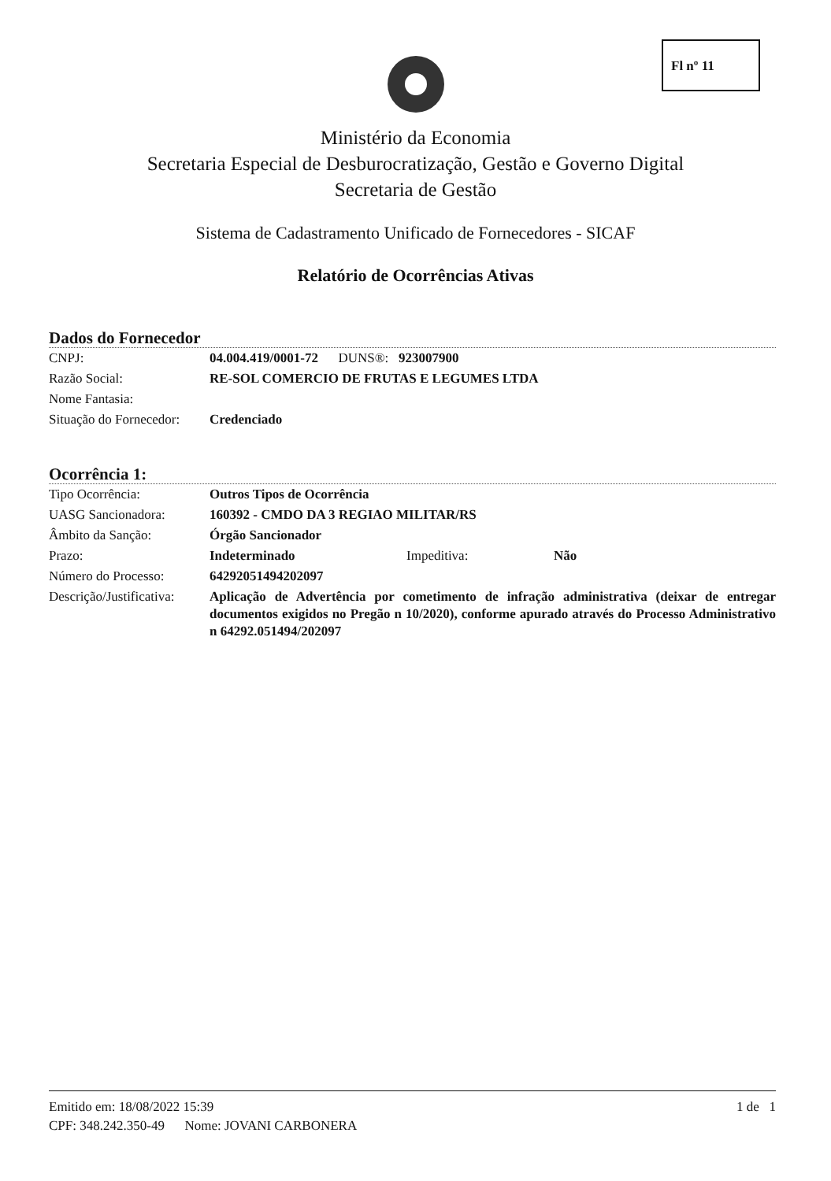Fl nº 11
Ministério da Economia
Secretaria Especial de Desburocratização, Gestão e Governo Digital
Secretaria de Gestão
Sistema de Cadastramento Unificado de Fornecedores - SICAF
Relatório de Ocorrências Ativas
Dados do Fornecedor
| CNPJ: | 04.004.419/0001-72 DUNS®: 923007900 |
| Razão Social: | RE-SOL COMERCIO DE FRUTAS E LEGUMES LTDA |
| Nome Fantasia: | |
| Situação do Fornecedor: | Credenciado |
Ocorrência 1:
| Tipo Ocorrência: | Outros Tipos de Ocorrência | | |
| UASG Sancionadora: | 160392 - CMDO DA 3 REGIAO MILITAR/RS | | |
| Âmbito da Sanção: | Órgão Sancionador | | |
| Prazo: | Indeterminado | Impeditiva: | Não |
| Número do Processo: | 64292051494202097 | | |
| Descrição/Justificativa: | Aplicação de Advertência por cometimento de infração administrativa (deixar de entregar documentos exigidos no Pregão n 10/2020), conforme apurado através do Processo Administrativo n 64292.051494/202097 | | |
Emitido em: 18/08/2022 15:39 1 de 1
CPF: 348.242.350-49 Nome: JOVANI CARBONERA